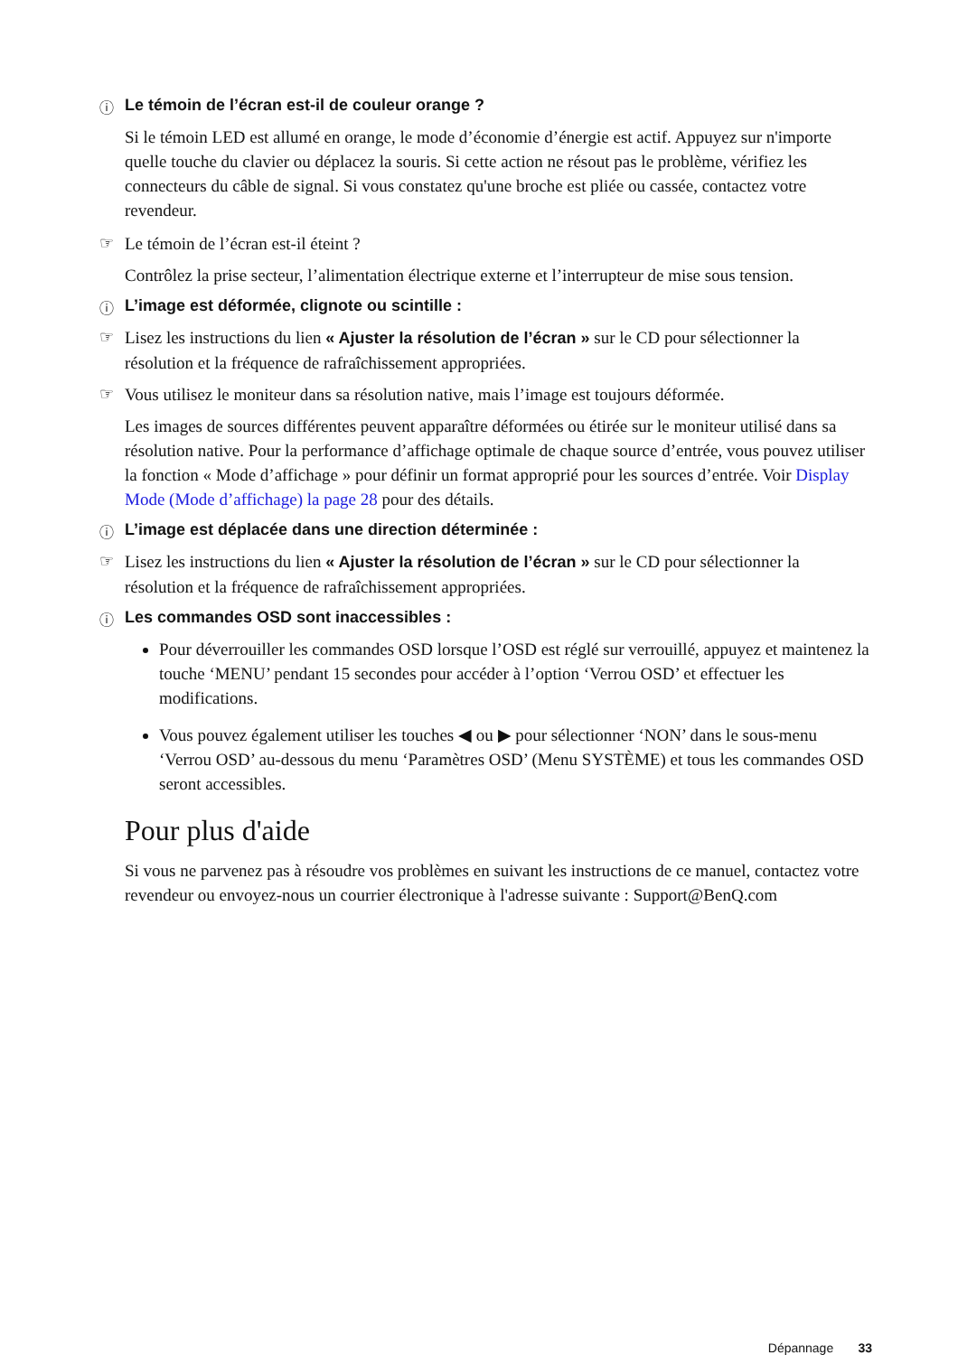ⓘ Le témoin de l’écran est-il de couleur orange ?
Si le témoin LED est allumé en orange, le mode d’économie d’énergie est actif. Appuyez sur n'importe quelle touche du clavier ou déplacez la souris. Si cette action ne résout pas le problème, vérifiez les connecteurs du câble de signal. Si vous constatez qu'une broche est pliée ou cassée, contactez votre revendeur.
☞ Le témoin de l’écran est-il éteint ?
Contrôlez la prise secteur, l’alimentation électrique externe et l’interrupteur de mise sous tension.
ⓘ L’image est déformée, clignote ou scintille :
☞ Lisez les instructions du lien « Ajuster la résolution de l’écran » sur le CD pour sélectionner la résolution et la fréquence de rafraîchissement appropriées.
☞ Vous utilisez le moniteur dans sa résolution native, mais l’image est toujours déformée.
Les images de sources différentes peuvent apparaître déformées ou étirée sur le moniteur utilisé dans sa résolution native. Pour la performance d’affichage optimale de chaque source d’entrée, vous pouvez utiliser la fonction « Mode d’affichage » pour définir un format approprié pour les sources d’entrée. Voir Display Mode (Mode d’affichage) la page 28 pour des détails.
ⓘ L’image est déplacée dans une direction déterminée :
☞ Lisez les instructions du lien « Ajuster la résolution de l’écran » sur le CD pour sélectionner la résolution et la fréquence de rafraîchissement appropriées.
ⓘ Les commandes OSD sont inaccessibles :
Pour déverrouiller les commandes OSD lorsque l’OSD est réglé sur verrouillé, appuyez et maintenez la touche ‘MENU’ pendant 15 secondes pour accéder à l’option ‘Verrou OSD’ et effectuer les modifications.
Vous pouvez également utiliser les touches ◀ ou ▶ pour sélectionner ‘NON’ dans le sous-menu ‘Verrou OSD’ au-dessous du menu ‘Paramètres OSD’ (Menu SYSTÈME) et tous les commandes OSD seront accessibles.
Pour plus d'aide
Si vous ne parvenez pas à résoudre vos problèmes en suivant les instructions de ce manuel, contactez votre revendeur ou envoyez-nous un courrier électronique à l'adresse suivante : Support@BenQ.com
Dépannage 33